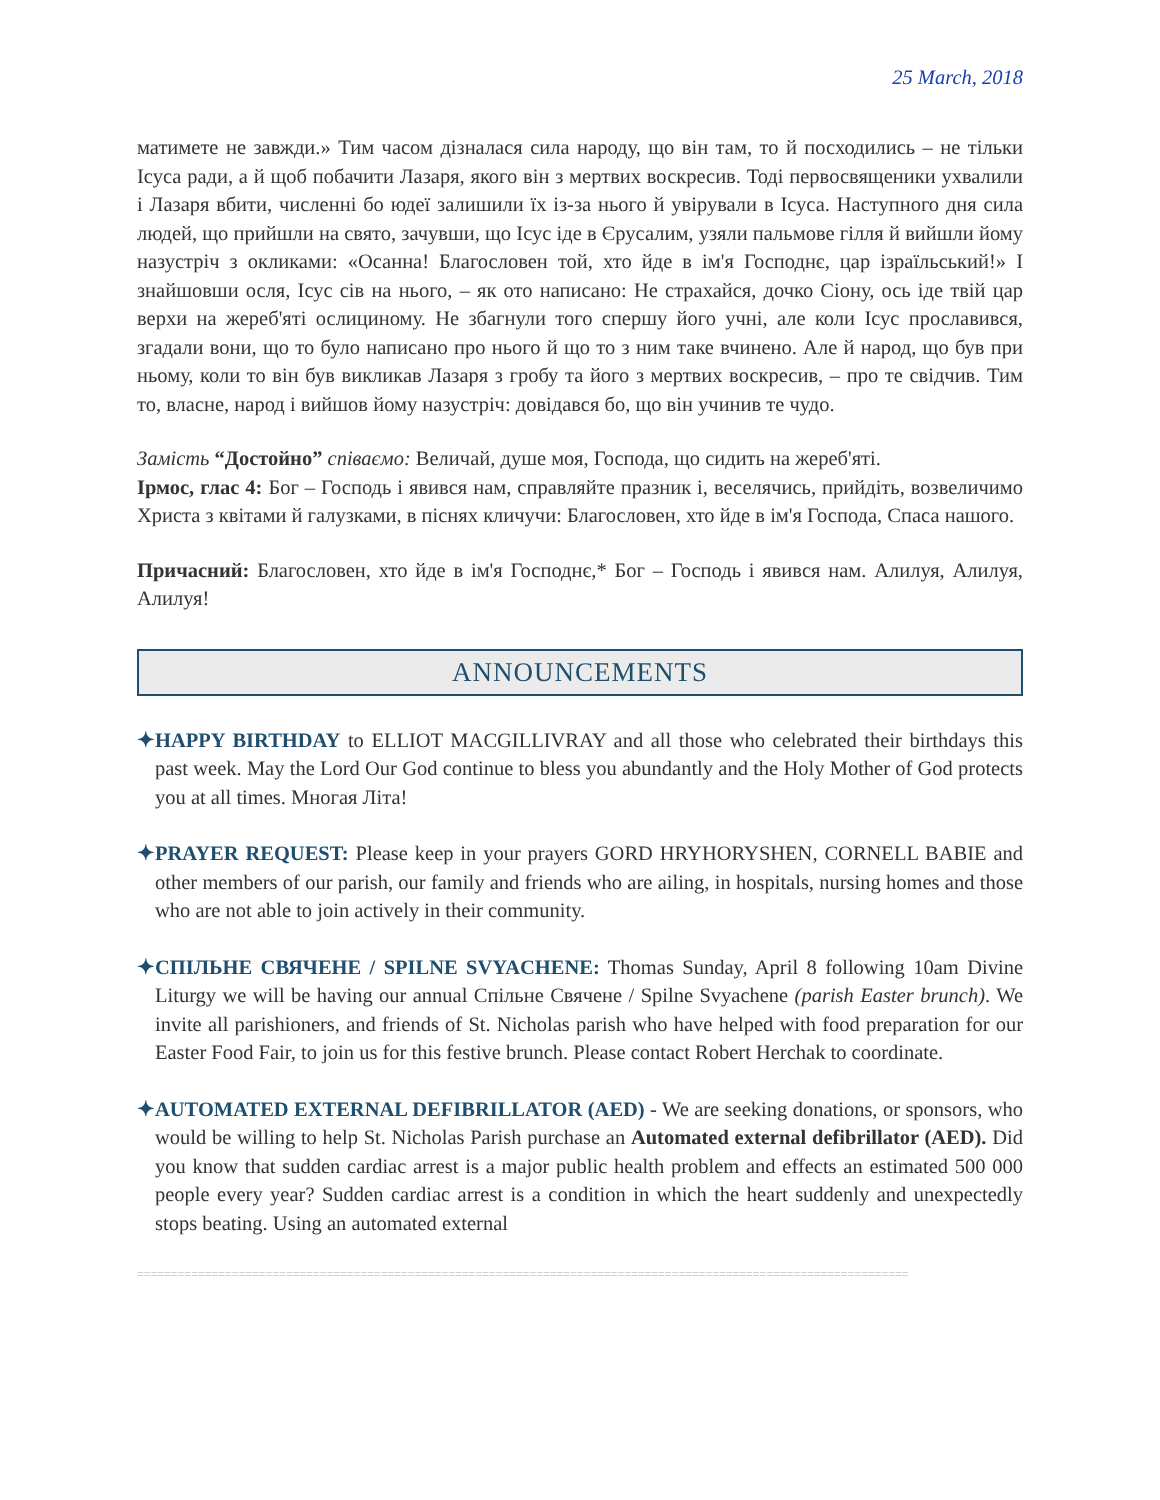25 March, 2018
матимете не завжди.» Тим часом дізналася сила народу, що він там, то й посходились – не тільки Ісуса ради, а й щоб побачити Лазаря, якого він з мертвих воскресив. Тоді первосвященики ухвалили і Лазаря вбити, численні бо юдеї залишили їх із-за нього й увірували в Ісуса. Наступного дня сила людей, що прийшли на свято, зачувши, що Ісус іде в Єрусалим, узяли пальмове гілля й вийшли йому назустріч з окликами: «Осанна! Благословен той, хто йде в ім'я Господнє, цар ізраїльський!» І знайшовши осля, Ісус сів на нього, – як ото написано: Не страхайся, дочко Сіону, ось іде твій цар верхи на жереб'яті ослициному. Не збагнули того спершу його учні, але коли Ісус прославився, згадали вони, що то було написано про нього й що то з ним таке вчинено. Але й народ, що був при ньому, коли то він був викликав Лазаря з гробу та його з мертвих воскресив, – про те свідчив. Тим то, власне, народ і вийшов йому назустріч: довідався бо, що він учинив те чудо.
Замість “Достойно” співаємо: Величай, душе моя, Господа, що сидить на жереб'яті.
Ірмос, глас 4: Бог – Господь і явився нам, справляйте празник і, веселячись, прийдіть, возвеличимо Христа з квітами й галузками, в піснях кличучи: Благословен, хто йде в ім'я Господа, Спаса нашого.
Причасний: Благословен, хто йде в ім'я Господнє,* Бог – Господь і явився нам. Алилуя, Алилуя, Алилуя!
ANNOUNCEMENTS
✦HAPPY BIRTHDAY to ELLIOT MACGILLIVRAY and all those who celebrated their birthdays this past week. May the Lord Our God continue to bless you abundantly and the Holy Mother of God protects you at all times. Многая Літа!
✦PRAYER REQUEST: Please keep in your prayers GORD HRYHORYSHEN, CORNELL BABIE and other members of our parish, our family and friends who are ailing, in hospitals, nursing homes and those who are not able to join actively in their community.
✦СПІЛЬНЕ СВЯЧЕНЕ / SPILNE SVYACHENE: Thomas Sunday, April 8 following 10am Divine Liturgy we will be having our annual Спільне Свячене / Spilne Svyachene (parish Easter brunch). We invite all parishioners, and friends of St. Nicholas parish who have helped with food preparation for our Easter Food Fair, to join us for this festive brunch. Please contact Robert Herchak to coordinate.
✦AUTOMATED EXTERNAL DEFIBRILLATOR (AED) - We are seeking donations, or sponsors, who would be willing to help St. Nicholas Parish purchase an Automated external defibrillator (AED). Did you know that sudden cardiac arrest is a major public health problem and effects an estimated 500 000 people every year? Sudden cardiac arrest is a condition in which the heart suddenly and unexpectedly stops beating. Using an automated external
==================================================================================================================